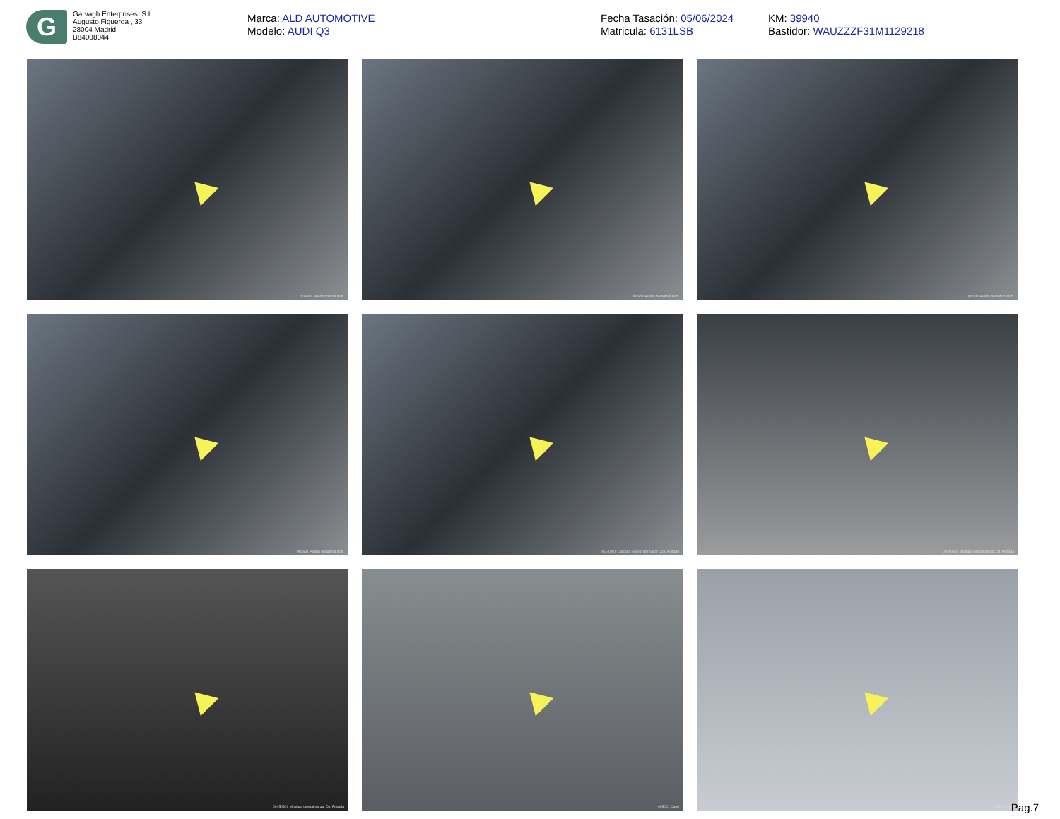G
Garvagh Enterprises, S.L.
Augusto Figueroa , 33
28004 Madrid
B84008044
Marca: ALD AUTOMOTIVE
Modelo: AUDI Q3
Fecha Tasación: 05/06/2024
Matricula: 6131LSB
KM: 39940
Bastidor: WAUZZZF31M1129218
003301 Puerta trasera Dch.
003501 Puerta delantera Dch.
003501 Puerta delantera Dch.
003501 Puerta delantera Dch.
00370301 Carcasa Espejo retrovisor Dch. Pintado
00450301 Moldura central parag. Dlt. Pintada
00450301 Moldura central parag. Dlt. Pintada
005001 Capó
005001 Capó
Pag.7